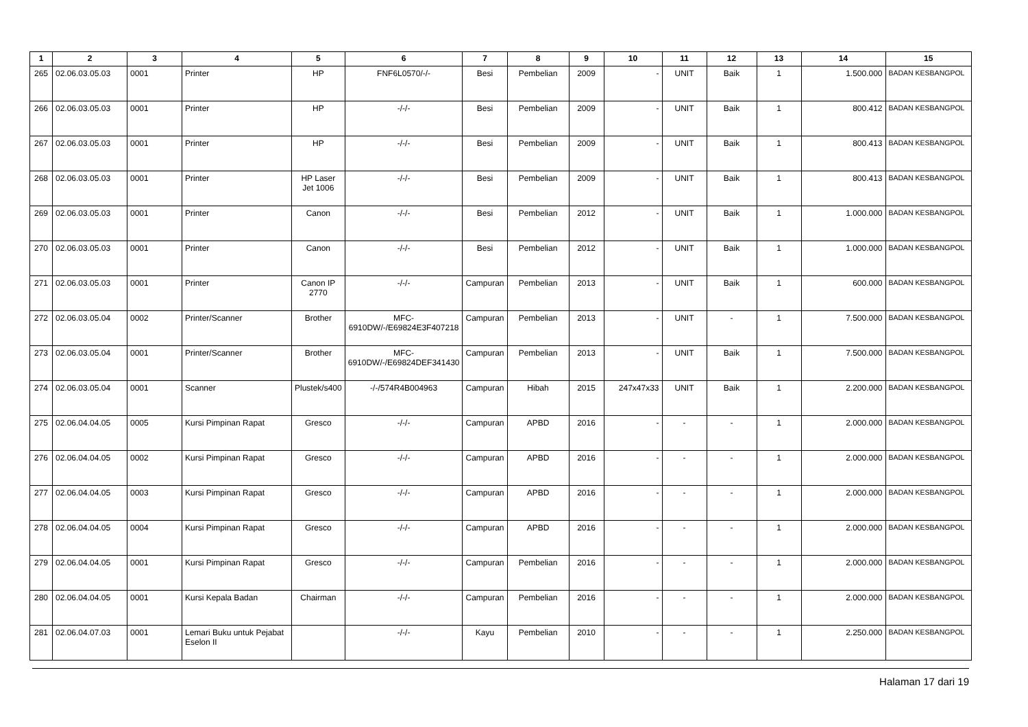| 1 | 2 | 3 | 4 | 5 | 6 | 7 | 8 | 9 | 10 | 11 | 12 | 13 | 14 | 15 |
| --- | --- | --- | --- | --- | --- | --- | --- | --- | --- | --- | --- | --- | --- | --- |
| 265 | 02.06.03.05.03 | 0001 | Printer | HP | FNF6L0570/-/- | Besi | Pembelian | 2009 | - | UNIT | Baik | 1 | 1.500.000 | BADAN KESBANGPOL |
| 266 | 02.06.03.05.03 | 0001 | Printer | HP | -/-/- | Besi | Pembelian | 2009 | - | UNIT | Baik | 1 | 800.412 | BADAN KESBANGPOL |
| 267 | 02.06.03.05.03 | 0001 | Printer | HP | -/-/- | Besi | Pembelian | 2009 | - | UNIT | Baik | 1 | 800.413 | BADAN KESBANGPOL |
| 268 | 02.06.03.05.03 | 0001 | Printer | HP Laser Jet 1006 | -/-/- | Besi | Pembelian | 2009 | - | UNIT | Baik | 1 | 800.413 | BADAN KESBANGPOL |
| 269 | 02.06.03.05.03 | 0001 | Printer | Canon | -/-/- | Besi | Pembelian | 2012 | - | UNIT | Baik | 1 | 1.000.000 | BADAN KESBANGPOL |
| 270 | 02.06.03.05.03 | 0001 | Printer | Canon | -/-/- | Besi | Pembelian | 2012 | - | UNIT | Baik | 1 | 1.000.000 | BADAN KESBANGPOL |
| 271 | 02.06.03.05.03 | 0001 | Printer | Canon IP 2770 | -/-/- | Campuran | Pembelian | 2013 | - | UNIT | Baik | 1 | 600.000 | BADAN KESBANGPOL |
| 272 | 02.06.03.05.04 | 0002 | Printer/Scanner | Brother | MFC-6910DW/-/E69824E3F407218 | Campuran | Pembelian | 2013 | - | UNIT | - | 1 | 7.500.000 | BADAN KESBANGPOL |
| 273 | 02.06.03.05.04 | 0001 | Printer/Scanner | Brother | MFC-6910DW/-/E69824DEF341430 | Campuran | Pembelian | 2013 | - | UNIT | Baik | 1 | 7.500.000 | BADAN KESBANGPOL |
| 274 | 02.06.03.05.04 | 0001 | Scanner | Plustek/s400 | -/-/574R4B004963 | Campuran | Hibah | 2015 | 247x47x33 | UNIT | Baik | 1 | 2.200.000 | BADAN KESBANGPOL |
| 275 | 02.06.04.04.05 | 0005 | Kursi Pimpinan Rapat | Gresco | -/-/- | Campuran | APBD | 2016 | - | - | - | 1 | 2.000.000 | BADAN KESBANGPOL |
| 276 | 02.06.04.04.05 | 0002 | Kursi Pimpinan Rapat | Gresco | -/-/- | Campuran | APBD | 2016 | - | - | - | 1 | 2.000.000 | BADAN KESBANGPOL |
| 277 | 02.06.04.04.05 | 0003 | Kursi Pimpinan Rapat | Gresco | -/-/- | Campuran | APBD | 2016 | - | - | - | 1 | 2.000.000 | BADAN KESBANGPOL |
| 278 | 02.06.04.04.05 | 0004 | Kursi Pimpinan Rapat | Gresco | -/-/- | Campuran | APBD | 2016 | - | - | - | 1 | 2.000.000 | BADAN KESBANGPOL |
| 279 | 02.06.04.04.05 | 0001 | Kursi Pimpinan Rapat | Gresco | -/-/- | Campuran | Pembelian | 2016 | - | - | - | 1 | 2.000.000 | BADAN KESBANGPOL |
| 280 | 02.06.04.04.05 | 0001 | Kursi Kepala Badan | Chairman | -/-/- | Campuran | Pembelian | 2016 | - | - | - | 1 | 2.000.000 | BADAN KESBANGPOL |
| 281 | 02.06.04.07.03 | 0001 | Lemari Buku untuk Pejabat Eselon II | | -/-/- | Kayu | Pembelian | 2010 | - | - | - | 1 | 2.250.000 | BADAN KESBANGPOL |
Halaman 17 dari 19